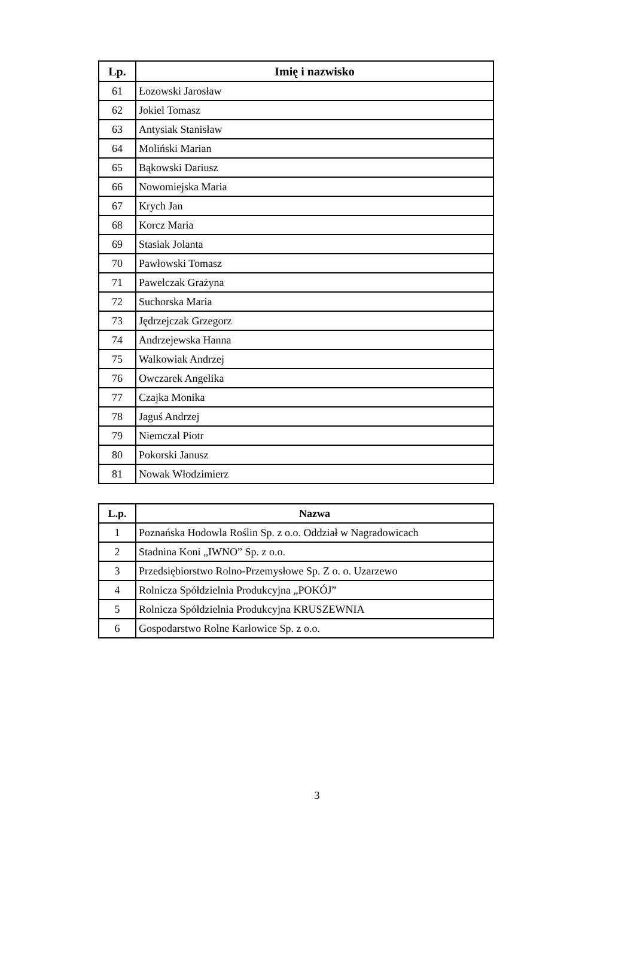| Lp. | Imię i nazwisko |
| --- | --- |
| 61 | Łozowski Jarosław |
| 62 | Jokiel Tomasz |
| 63 | Antysiak Stanisław |
| 64 | Moliński Marian |
| 65 | Bąkowski Dariusz |
| 66 | Nowomiejska Maria |
| 67 | Krych Jan |
| 68 | Korcz Maria |
| 69 | Stasiak Jolanta |
| 70 | Pawłowski Tomasz |
| 71 | Pawelczak Grażyna |
| 72 | Suchorska Maria |
| 73 | Jędrzejczak Grzegorz |
| 74 | Andrzejewska Hanna |
| 75 | Walkowiak Andrzej |
| 76 | Owczarek Angelika |
| 77 | Czajka Monika |
| 78 | Jaguś Andrzej |
| 79 | Niemczal Piotr |
| 80 | Pokorski Janusz |
| 81 | Nowak Włodzimierz |
| L.p. | Nazwa |
| --- | --- |
| 1 | Poznańska Hodowla Roślin Sp. z o.o. Oddział w Nagradowicach |
| 2 | Stadnina Koni „IWNO” Sp. z o.o. |
| 3 | Przedsiębiorstwo Rolno-Przemysłowe Sp. Z o. o. Uzarzewo |
| 4 | Rolnicza Spółdzielnia Produkcyjna „POKÓJ” |
| 5 | Rolnicza Spółdzielnia Produkcyjna KRUSZEWNIA |
| 6 | Gospodarstwo Rolne Karłowice Sp. z o.o. |
3